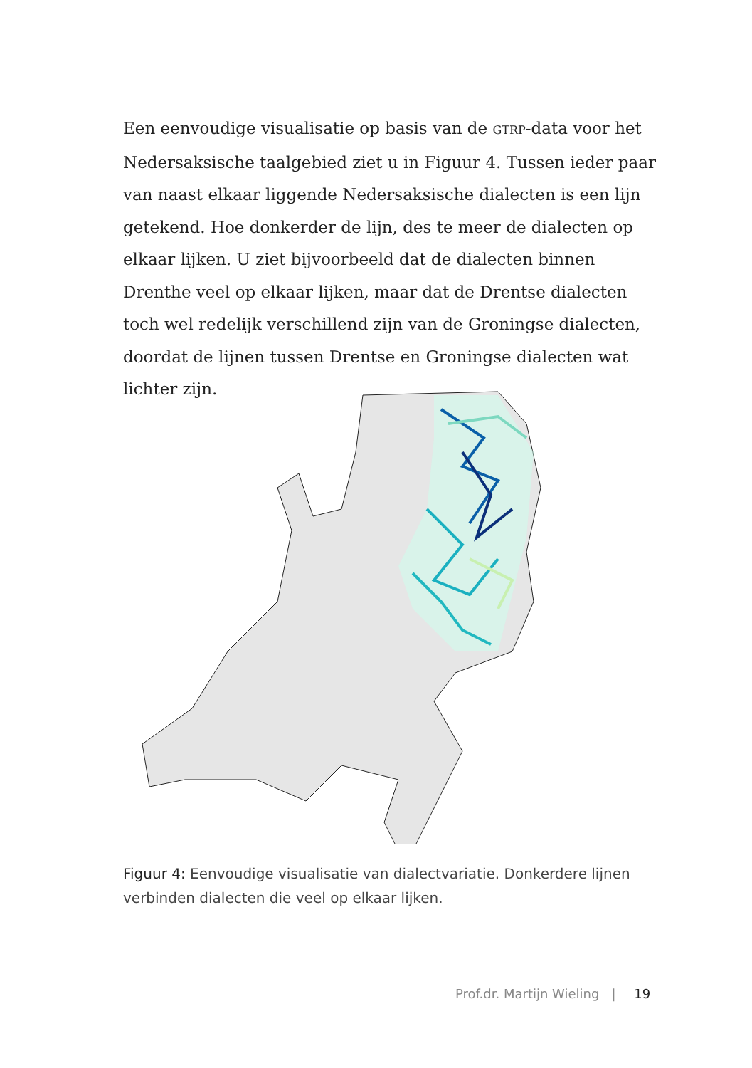Een eenvoudige visualisatie op basis van de GTRP-data voor het Nedersaksische taalgebied ziet u in Figuur 4. Tussen ieder paar van naast elkaar liggende Nedersaksische dialecten is een lijn getekend. Hoe donkerder de lijn, des te meer de dialecten op elkaar lijken. U ziet bijvoorbeeld dat de dialecten binnen Drenthe veel op elkaar lijken, maar dat de Drentse dialecten toch wel redelijk verschillend zijn van de Groningse dialecten, doordat de lijnen tussen Drentse en Groningse dialecten wat lichter zijn.
Figuur 4: Eenvoudige visualisatie van dialectvariatie. Donkerdere lijnen verbinden dialecten die veel op elkaar lijken.
Prof.dr. Martijn Wieling | 19